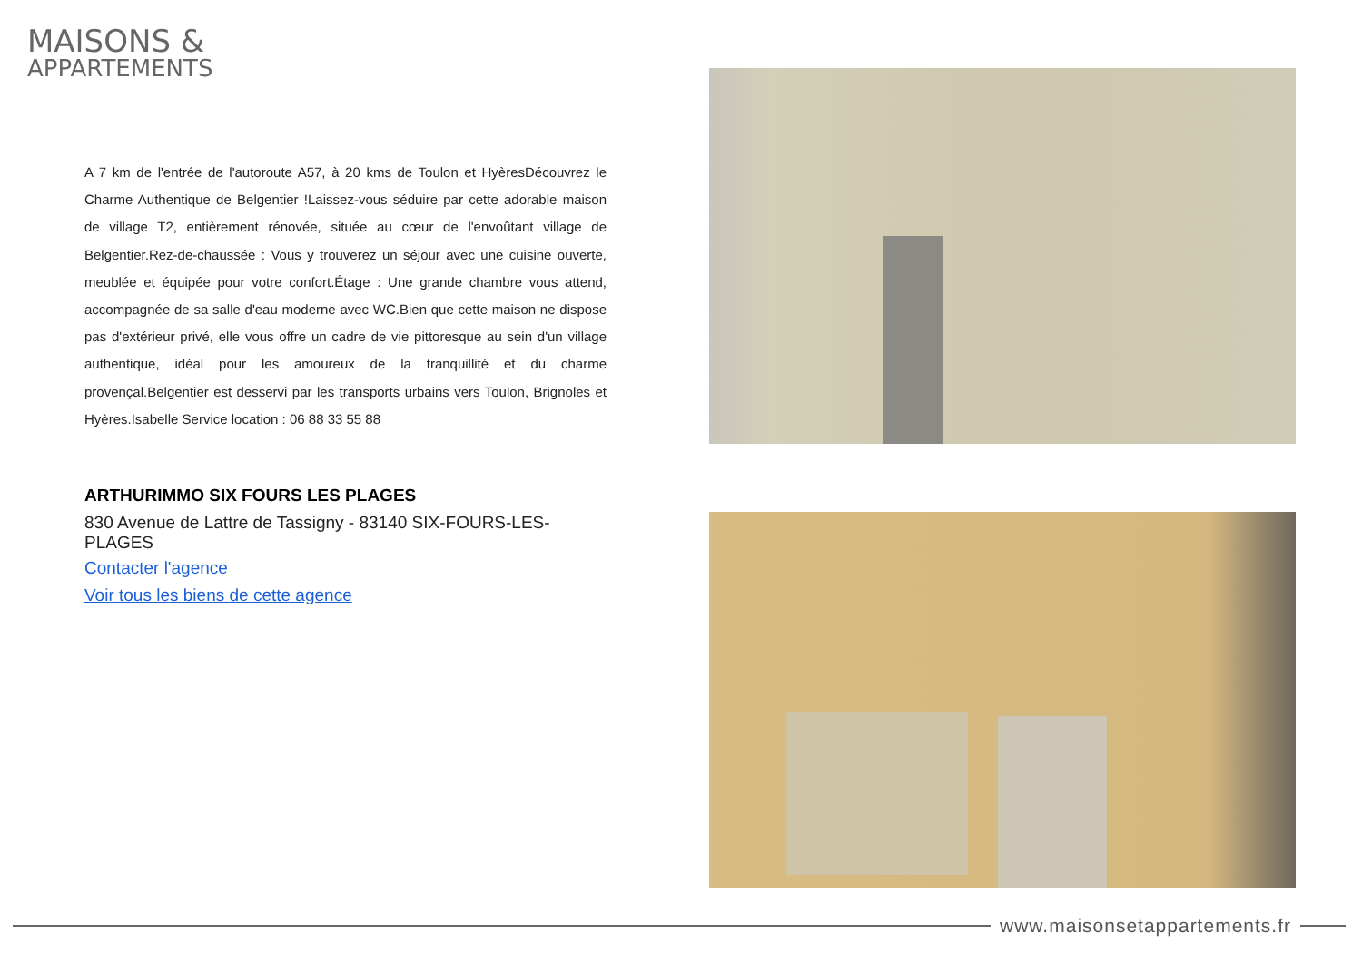MAISONS &
APPARTEMENTS
A 7 km de l'entrée de l'autoroute A57, à 20 kms de Toulon et HyèresDécouvrez le Charme Authentique de Belgentier !Laissez-vous séduire par cette adorable maison de village T2, entièrement rénovée, située au cœur de l'envoûtant village de Belgentier.Rez-de-chaussée : Vous y trouverez un séjour avec une cuisine ouverte, meublée et équipée pour votre confort.Étage : Une grande chambre vous attend, accompagnée de sa salle d'eau moderne avec WC.Bien que cette maison ne dispose pas d'extérieur privé, elle vous offre un cadre de vie pittoresque au sein d'un village authentique, idéal pour les amoureux de la tranquillité et du charme provençal.Belgentier est desservi par les transports urbains vers Toulon, Brignoles et Hyères.Isabelle Service location : 06 88 33 55 88
ARTHURIMMO SIX FOURS LES PLAGES
830 Avenue de Lattre de Tassigny - 83140 SIX-FOURS-LES-PLAGES
Contacter l'agence
Voir tous les biens de cette agence
www.maisonsetappartements.fr